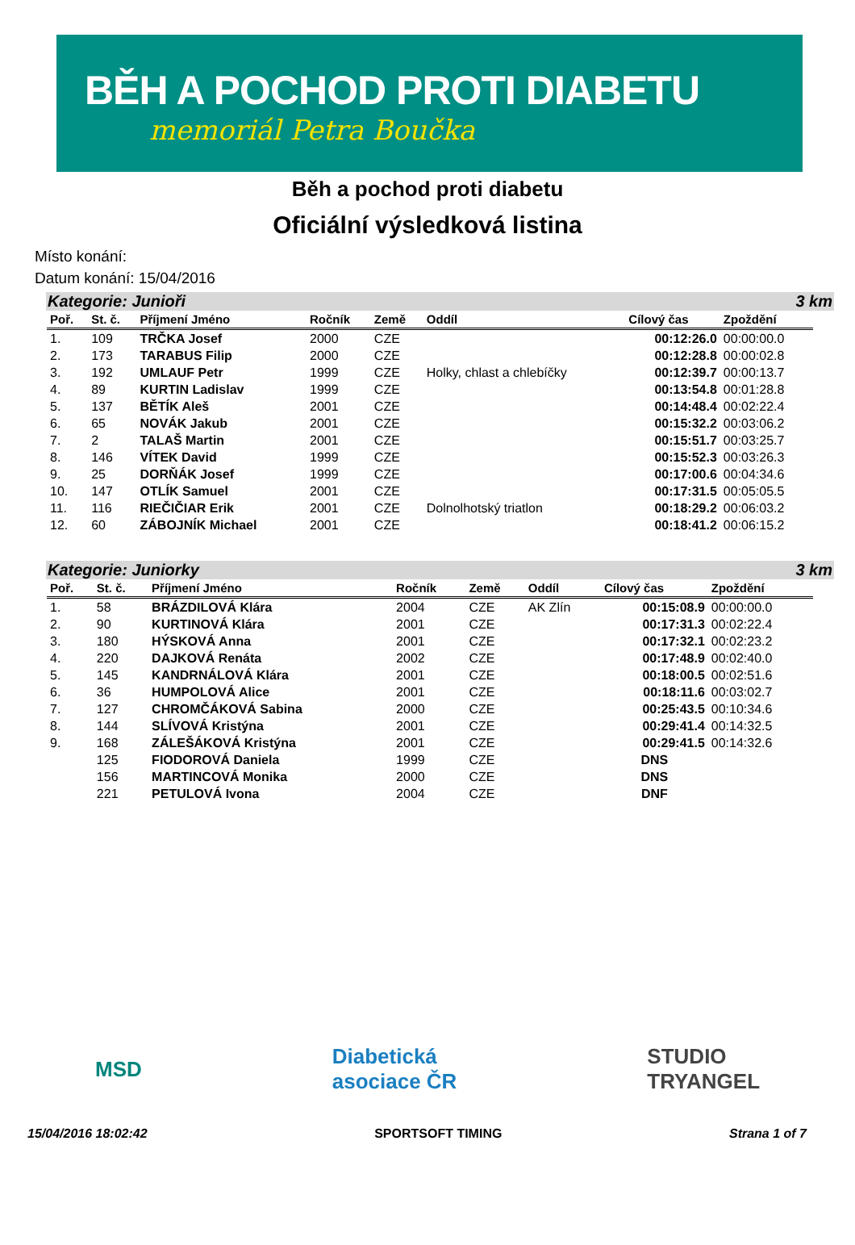BĚH A POCHOD PROTI DIABETU
memoriál Petra Boučka
Běh a pochod proti diabetu
Oficiální výsledková listina
Místo konání:
Datum konání: 15/04/2016
Kategorie: Junioři 3 km
| Poř. | St. č. | Příjmení Jméno | Ročník | Země | Oddíl | Cílový čas | Zpoždění |
| --- | --- | --- | --- | --- | --- | --- | --- |
| 1. | 109 | TRČKA Josef | 2000 | CZE | | 00:12:26.0 | 00:00:00.0 |
| 2. | 173 | TARABUS Filip | 2000 | CZE | | 00:12:28.8 | 00:00:02.8 |
| 3. | 192 | UMLAUF Petr | 1999 | CZE | Holky, chlast a chlebíčky | 00:12:39.7 | 00:00:13.7 |
| 4. | 89 | KURTIN Ladislav | 1999 | CZE | | 00:13:54.8 | 00:01:28.8 |
| 5. | 137 | BĚTÍK Aleš | 2001 | CZE | | 00:14:48.4 | 00:02:22.4 |
| 6. | 65 | NOVÁK Jakub | 2001 | CZE | | 00:15:32.2 | 00:03:06.2 |
| 7. | 2 | TALAŠ Martin | 2001 | CZE | | 00:15:51.7 | 00:03:25.7 |
| 8. | 146 | VÍTEK David | 1999 | CZE | | 00:15:52.3 | 00:03:26.3 |
| 9. | 25 | DORŇÁK Josef | 1999 | CZE | | 00:17:00.6 | 00:04:34.6 |
| 10. | 147 | OTLÍK Samuel | 2001 | CZE | | 00:17:31.5 | 00:05:05.5 |
| 11. | 116 | RIEČIČIAR Erik | 2001 | CZE | Dolnolhotský triatlon | 00:18:29.2 | 00:06:03.2 |
| 12. | 60 | ZÁBOJNÍK Michael | 2001 | CZE | | 00:18:41.2 | 00:06:15.2 |
Kategorie: Juniorky 3 km
| Poř. | St. č. | Příjmení Jméno | Ročník | Země | Oddíl | Cílový čas | Zpoždění |
| --- | --- | --- | --- | --- | --- | --- | --- |
| 1. | 58 | BRÁZDILOVÁ Klára | 2004 | CZE | AK Zlín | 00:15:08.9 | 00:00:00.0 |
| 2. | 90 | KURTINOVÁ Klára | 2001 | CZE | | 00:17:31.3 | 00:02:22.4 |
| 3. | 180 | HÝSKOVÁ Anna | 2001 | CZE | | 00:17:32.1 | 00:02:23.2 |
| 4. | 220 | DAJKOVÁ Renáta | 2002 | CZE | | 00:17:48.9 | 00:02:40.0 |
| 5. | 145 | KANDRNÁLOVÁ Klára | 2001 | CZE | | 00:18:00.5 | 00:02:51.6 |
| 6. | 36 | HUMPOLOVÁ Alice | 2001 | CZE | | 00:18:11.6 | 00:03:02.7 |
| 7. | 127 | CHROMČÁKOVÁ Sabina | 2000 | CZE | | 00:25:43.5 | 00:10:34.6 |
| 8. | 144 | SLÍVOVÁ Kristýna | 2001 | CZE | | 00:29:41.4 | 00:14:32.5 |
| 9. | 168 | ZÁLEŠÁKOVÁ Kristýna | 2001 | CZE | | 00:29:41.5 | 00:14:32.6 |
| | 125 | FIODOROVÁ Daniela | 1999 | CZE | | DNS | |
| | 156 | MARTINCOVÁ Monika | 2000 | CZE | | DNS | |
| | 221 | PETULOVÁ Ivona | 2004 | CZE | | DNF | |
MSD Diabetická
asociace ČR STUDIO
TRYANGEL
15/04/2016 18:02:42 SPORTSOFT TIMING Strana 1 of 7